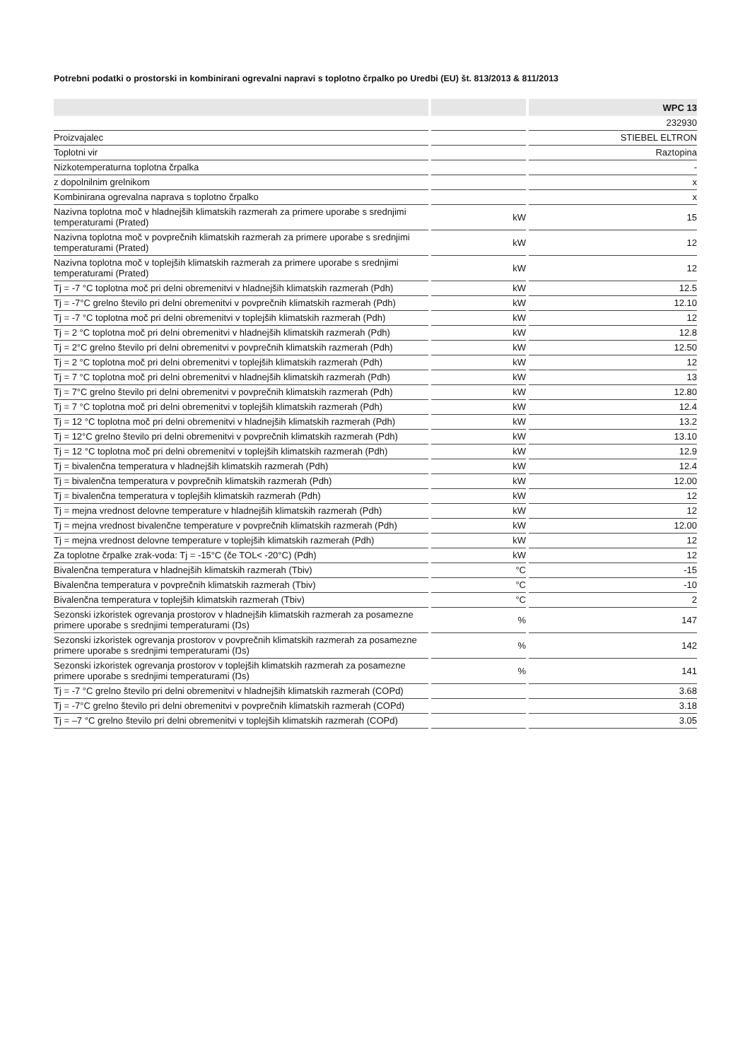Potrebni podatki o prostorski in kombinirani ogrevalni napravi s toplotno črpalko po Uredbi (EU) št. 813/2013 & 811/2013
| | | WPC 13 |
| --- | --- | --- |
| | | 232930 |
| Proizvajalec | | STIEBEL ELTRON |
| Toplotni vir | | Raztopina |
| Nizkotemperaturna toplotna črpalka | | - |
| z dopolnilnim grelnikom | | x |
| Kombinirana ogrevalna naprava s toplotno črpalko | | x |
| Nazivna toplotna moč v hladnejših klimatskih razmerah za primere uporabe s srednjimi temperaturami (Prated) | kW | 15 |
| Nazivna toplotna moč v povprečnih klimatskih razmerah za primere uporabe s srednjimi temperaturami (Prated) | kW | 12 |
| Nazivna toplotna moč v toplejših klimatskih razmerah za primere uporabe s srednjimi temperaturami (Prated) | kW | 12 |
| Tj = -7 °C toplotna moč pri delni obremenitvi v hladnejših klimatskih razmerah (Pdh) | kW | 12.5 |
| Tj = -7°C grelno število pri delni obremenitvi v povprečnih klimatskih razmerah (Pdh) | kW | 12.10 |
| Tj = -7 °C toplotna moč pri delni obremenitvi v toplejših klimatskih razmerah (Pdh) | kW | 12 |
| Tj = 2 °C toplotna moč pri delni obremenitvi v hladnejših klimatskih razmerah (Pdh) | kW | 12.8 |
| Tj = 2°C grelno število pri delni obremenitvi v povprečnih klimatskih razmerah (Pdh) | kW | 12.50 |
| Tj = 2 °C toplotna moč pri delni obremenitvi v toplejših klimatskih razmerah (Pdh) | kW | 12 |
| Tj = 7 °C toplotna moč pri delni obremenitvi v hladnejših klimatskih razmerah (Pdh) | kW | 13 |
| Tj = 7°C grelno število pri delni obremenitvi v povprečnih klimatskih razmerah (Pdh) | kW | 12.80 |
| Tj = 7 °C toplotna moč pri delni obremenitvi v toplejših klimatskih razmerah (Pdh) | kW | 12.4 |
| Tj = 12 °C toplotna moč pri delni obremenitvi v hladnejših klimatskih razmerah (Pdh) | kW | 13.2 |
| Tj = 12°C grelno število pri delni obremenitvi v povprečnih klimatskih razmerah (Pdh) | kW | 13.10 |
| Tj = 12 °C toplotna moč pri delni obremenitvi v toplejših klimatskih razmerah (Pdh) | kW | 12.9 |
| Tj = bivalenčna temperatura v hladnejših klimatskih razmerah (Pdh) | kW | 12.4 |
| Tj = bivalenčna temperatura v povprečnih klimatskih razmerah (Pdh) | kW | 12.00 |
| Tj = bivalenčna temperatura v toplejših klimatskih razmerah (Pdh) | kW | 12 |
| Tj = mejna vrednost delovne temperature v hladnejših klimatskih razmerah (Pdh) | kW | 12 |
| Tj = mejna vrednost bivalenčne temperature v povprečnih klimatskih razmerah (Pdh) | kW | 12.00 |
| Tj = mejna vrednost delovne temperature v toplejših klimatskih razmerah (Pdh) | kW | 12 |
| Za toplotne črpalke zrak-voda: Tj = -15°C (če TOL< -20°C) (Pdh) | kW | 12 |
| Bivalenčna temperatura v hladnejših klimatskih razmerah (Tbiv) | °C | -15 |
| Bivalenčna temperatura v povprečnih klimatskih razmerah (Tbiv) | °C | -10 |
| Bivalenčna temperatura v toplejših klimatskih razmerah (Tbiv) | °C | 2 |
| Sezonski izkoristek ogrevanja prostorov v hladnejših klimatskih razmerah za posamezne primere uporabe s srednjimi temperaturami (Ŋs) | % | 147 |
| Sezonski izkoristek ogrevanja prostorov v povprečnih klimatskih razmerah za posamezne primere uporabe s srednjimi temperaturami (Ŋs) | % | 142 |
| Sezonski izkoristek ogrevanja prostorov v toplejših klimatskih razmerah za posamezne primere uporabe s srednjimi temperaturami (Ŋs) | % | 141 |
| Tj = -7 °C grelno število pri delni obremenitvi v hladnejših klimatskih razmerah (COPd) | | 3.68 |
| Tj = -7°C grelno število pri delni obremenitvi v povprečnih klimatskih razmerah (COPd) | | 3.18 |
| Tj = –7 °C grelno število pri delni obremenitvi v toplejših klimatskih razmerah (COPd) | | 3.05 |